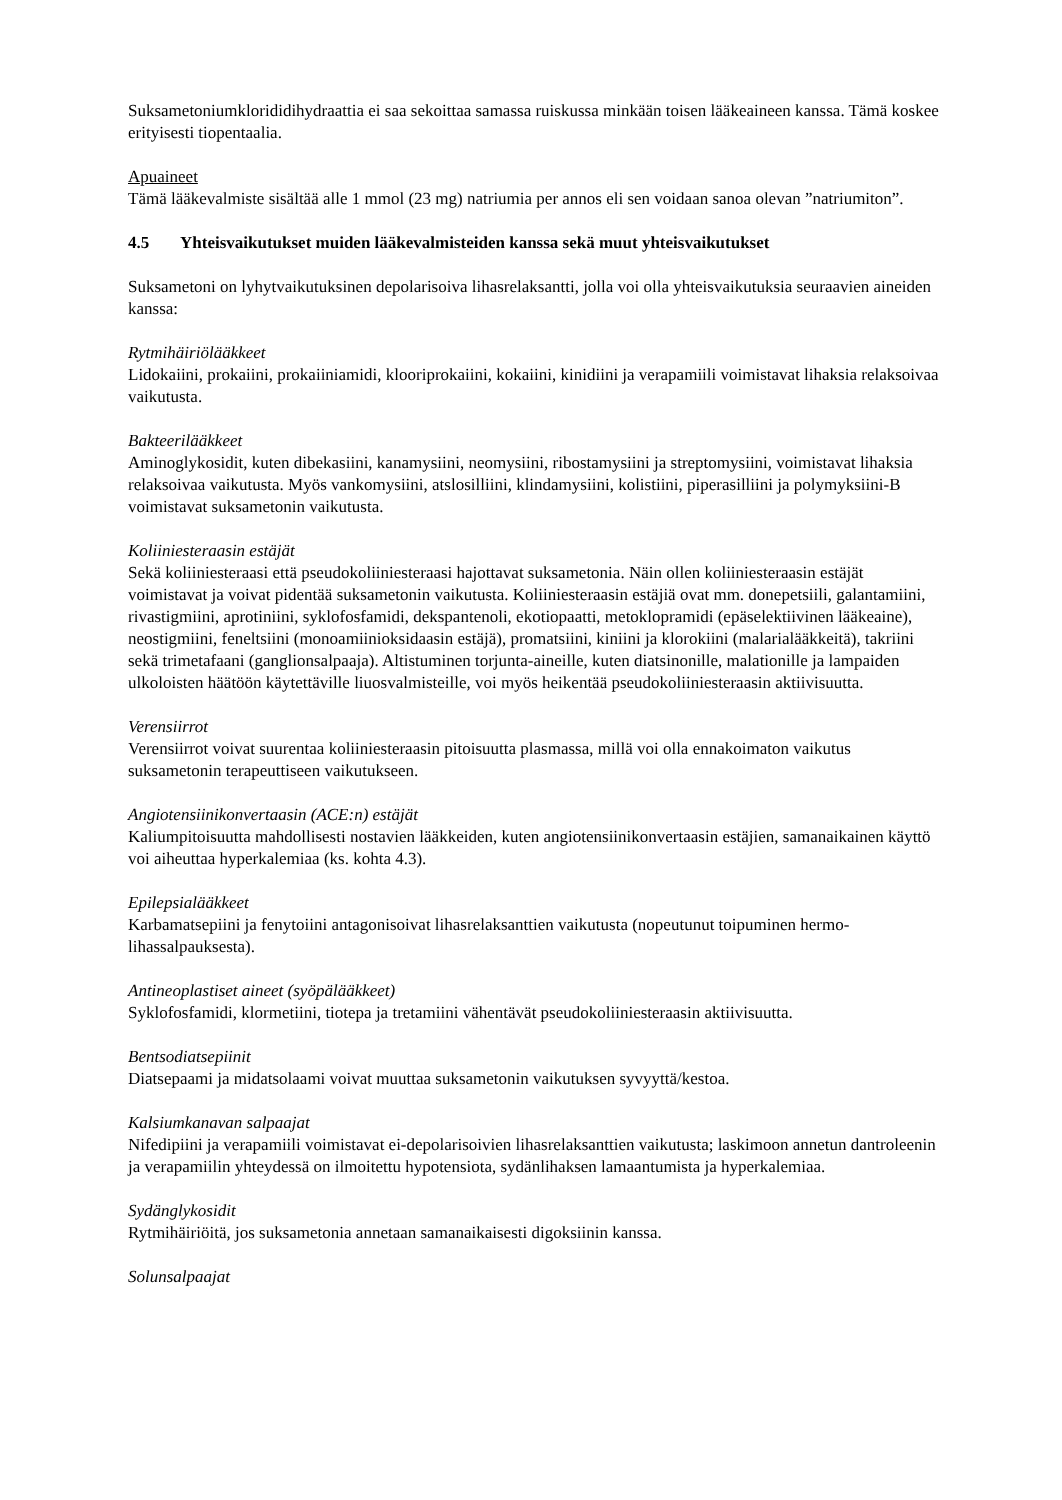Suksametoniumkloridi­dihydraattia ei saa sekoittaa samassa ruiskussa minkään toisen lääkeaineen kanssa. Tämä koskee erityisesti tiopentaalia.
Apuaineet
Tämä lääkevalmiste sisältää alle 1 mmol (23 mg) natriumia per annos eli sen voidaan sanoa olevan ”natriumiton”.
4.5 Yhteisvaikutukset muiden lääkevalmisteiden kanssa sekä muut yhteisvaikutukset
Suksametoni on lyhytvaikutuksinen depolarisoiva lihasrelaksantti, jolla voi olla yhteisvaikutuksia seuraavien aineiden kanssa:
Rytmihäiriölääkkeet
Lidokaiini, prokaiini, prokaiiniamidi, klooriprokaiini, kokaiini, kinidiini ja verapamiili voimistavat lihaksia relaksoivaa vaikutusta.
Bakteerilääkkeet
Aminoglykosidit, kuten dibekasiini, kanamysiini, neomysiini, ribostamysiini ja streptomysiini, voimistavat lihaksia relaksoivaa vaikutusta. Myös vankomysiini, atslosilliini, klindamysiini, kolistiini, piperasilliini ja polymyksiini-B voimistavat suksametonin vaikutusta.
Koliiniesteraasin estäjät
Sekä koliiniesteraasi että pseudokoliiniesteraasi hajottavat suksametonia. Näin ollen koliiniesteraasin estäjät voimistavat ja voivat pidentää suksametonin vaikutusta. Koliiniesteraasin estäjiä ovat mm. donepetsiili, galantamiini, rivastigmiini, aprotiniini, syklofosfamidi, dekspantenoli, ekotiopaatti, metoklopramidi (epäselektiivinen lääkeaine), neostigmiini, feneltsiini (monoamiinioksidaasin estäjä), promatsiini, kiniini ja klorokiini (malarialääkkeitä), takriini sekä trimetafaani (ganglionsalpaaja). Altistuminen torjunta-aineille, kuten diatsinonille, malationille ja lampaiden ulkoloisten häätöön käytettäville liuosvalmisteille, voi myös heikentää pseudokoliiniesteraasin aktiivisuutta.
Verensiirrot
Verensiirrot voivat suurentaa koliiniesteraasin pitoisuutta plasmassa, millä voi olla ennakoimaton vaikutus suksametonin terapeuttiseen vaikutukseen.
Angiotensiinikonvertaasin (ACE:n) estäjät
Kaliumpitoisuutta mahdollisesti nostavien lääkkeiden, kuten angiotensiinikonvertaasin estäjien, samanaikainen käyttö voi aiheuttaa hyperkalemiaa (ks. kohta 4.3).
Epilepsialääkkeet
Karbamatsepiini ja fenytoiini antagonisoivat lihasrelaksanttien vaikutusta (nopeutunut toipuminen hermo-lihassalpauksesta).
Antineoplastiset aineet (syöpälääkkeet)
Syklofosfamidi, klormetiini, tiotepa ja tretamiini vähentävät pseudokoliiniesteraasin aktiivisuutta.
Bentsodiatsepiinit
Diatsepaami ja midatsolaami voivat muuttaa suksametonin vaikutuksen syvyyttä/kestoa.
Kalsiumkanavan salpaajat
Nifedipiini ja verapamiili voimistavat ei-depolarisoivien lihasrelaksanttien vaikutusta; laskimoon annetun dantroleenin ja verapamiilin yhteydessä on ilmoitettu hypotensiota, sydänlihaksen lamaantumista ja hyperkalemiaa.
Sydänglykosidit
Rytmihäiriöitä, jos suksametonia annetaan samanaikaisesti digoksiinin kanssa.
Solunsalpaajat